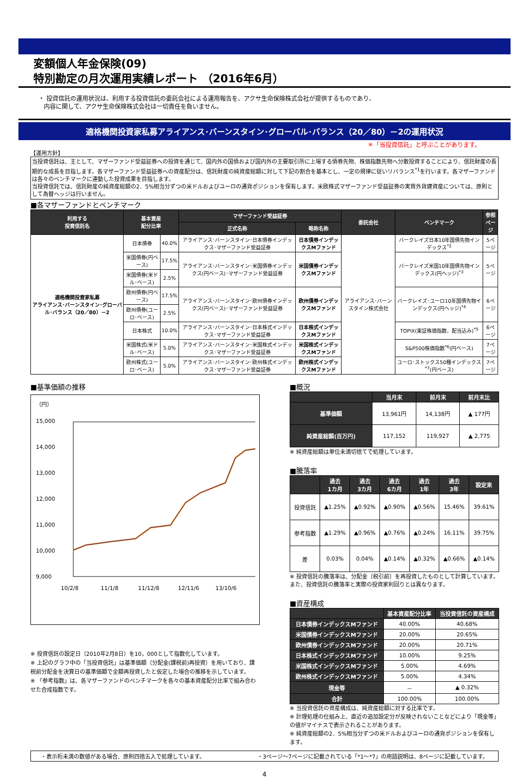変額個人年金保険(09)
特別勘定の月次運用実績レポート （2016年6月）
・ 投資信託の運用状況は、利用する投資信託の委託会社による運用報告を、アクサ生命保険株式会社が提供するものであり、
内容に関して、アクサ生命保険株式会社は一切責任を負いません。
適格機関投資家私募アライアンス･バーンスタイン･グローバル･バランス（20／80）－2の運用状況
＊「当投資信託」と呼ぶことがあります。
【運用方針】
当投資信託は、主として、マザーファンド受益証券への投資を通じて、国内外の国債および国内外の主要取引所に上場する債券先物、株価指数先物へ分散投資することにより、信託財産の長期的な成長を目指します。各マザーファンド受益証券への資産配分は、信託財産の純資産総額に対して下記の割合を基本とし、一定の規律に従いリバランス<sup>*1</sup>を行います。各マザーファンドは各々のベンチマークに連動した投資成果を目指します。
当投資信託では、信託財産の純資産総額の2．5%相当分ずつの米ドルおよびユーロの通貨ポジションを保有します。米欧株式マザーファンド受益証券の実質外貨建資産については、原則として為替ヘッジは行いません。
■各マザーファンドとベンチマーク
| 利用する 投資信託名 | 基本資産 配分比率 | | マザーファンド受益証券 | | 委託会社 | ベンチマーク | 参照 ページ |
| --- | --- | --- | --- | --- | --- | --- | --- |
| | | | 正式名称 | 略称名称 | | | |
| 適格機関投資家私募 アライアンス･バーンスタイン･グローバル･バランス（20／80）－2 | 日本債券 | 40.0% | アライアンス･バーンスタイン･日本債券インデックス･マザーファンド受益証券 | 日本債券インデックスMファンド | アライアンス･バーンスタイン株式会社 | バークレイズ日本10年国債先物インデックス<sup>*2</sup> | 5ページ |
| | 米国債券(円ベース) | 17.5% | アライアンス･バーンスタイン･米国債券インデックス(円ベース)･マザーファンド受益証券 | 米国債券インデックスMファンド | | バークレイズ米国10年国債先物インデックス(円ヘッジ)<sup>*3</sup> | 5ページ |
| | 米国債券(米ドル･ベース) | 2.5% | | | | | |
| | 欧州債券(円ベース) | 17.5% | アライアンス･バーンスタイン･欧州債券インデックス(円ベース)･マザーファンド受益証券 | 欧州債券インデックスMファンド | | バークレイズ･ユーロ10年国債先物インデックス(円ヘッジ)<sup>*4</sup> | 6ページ |
| | 欧州債券(ユーロ･ベース) | 2.5% | | | | | |
| | 日本株式 | 10.0% | アライアンス･バーンスタイン･日本株式インデックス･マザーファンド受益証券 | 日本株式インデックスMファンド | | TOPIX(東証株価指数、配当込み)<sup>*5</sup> | 6ページ |
| | 米国株式(米ドル･ベース) | 5.0% | アライアンス･バーンスタイン･米国株式インデックス･マザーファンド受益証券 | 米国株式インデックスMファンド | | S&P500株価指数<sup>*6</sup>(円ベース) | 7ページ |
| | 欧州株式(ユーロ･ベース) | 5.0% | アライアンス･バーンスタイン･欧州株式インデックス･マザーファンド受益証券 | 欧州株式インデックスMファンド | | ユーロ･ストックス50種インデックス<sup>*7</sup>(円ベース) | 7ページ |
■基準価額の推移
（円）
15,000
14,000
13,000
12,000
11,000
10,000
9,000
10/2/8
11/1/8
11/12/8
12/11/6
13/10/6
※ 投資信託の設定日（2010年2月8日）を10，000として指数化しています。
※ 上記のグラフ中の「当投資信託」は基準価額（分配金(課税前)再投資）を用いており、課税前分配金を決算日の基準価額で全額再投資したと仮定した場合の推移を示しています。
※ 「参考指数」は、各マザーファンドのベンチマークを各々の基本資産配分比率で組み合わせた合成指数です。
■概況
| | 当月末 | 前月末 | 前月末比 |
| --- | --- | --- | --- |
| 基準価額 | 13,961円 | 14,138円 | ▲ 177円 |
| 純資産総額(百万円) | 117,152 | 119,927 | ▲ 2,775 |
※ 純資産総額は単位未満切捨てで処理しています。
■騰落率
| | 過去 1カ月 | 過去 3カ月 | 過去 6カ月 | 過去 1年 | 過去 3年 | 設定来 |
| --- | --- | --- | --- | --- | --- | --- |
| 投資信託 | ▲1.25% | ▲0.92% | ▲0.90% | ▲0.56% | 15.46% | 39.61% |
| 参考指数 | ▲1.29% | ▲0.96% | ▲0.76% | ▲0.24% | 16.11% | 39.75% |
| 差 | 0.03% | 0.04% | ▲0.14% | ▲0.32% | ▲0.66% | ▲0.14% |
※ 投資信託の騰落率は、分配金（税引前）を再投資したものとして計算しています。
また、投資信託の騰落率と実際の投資家利回りとは異なります。
■資産構成
| | 基本資産配分比率 | 当投資信託の資産構成 |
| --- | --- | --- |
| 日本債券インデックスMファンド | 40.00% | 40.68% |
| 米国債券インデックスMファンド | 20.00% | 20.65% |
| 欧州債券インデックスMファンド | 20.00% | 20.71% |
| 日本株式インデックスMファンド | 10.00% | 9.25% |
| 米国株式インデックスMファンド | 5.00% | 4.69% |
| 欧州株式インデックスMファンド | 5.00% | 4.34% |
| 現金等 | － | ▲ 0.32% |
| 合計 | 100.00% | 100.00% |
※ 当投資信託の資産構成は、純資産総額に対する比率です。
※ 計理処理の仕組み上、直近の追加設定分が反映されないことなどにより「現金等」の値がマイナスで表示されることがあります。
※ 純資産総額の2．5%相当分ずつの米ドルおよびユーロの通貨ポジションを保有します。
・表示桁未満の数値がある場合、原則四捨五入で処理しています。 ・3ページ～7ページに記載されている「*1～*7」の用語説明は、8ページに記載しています。
4